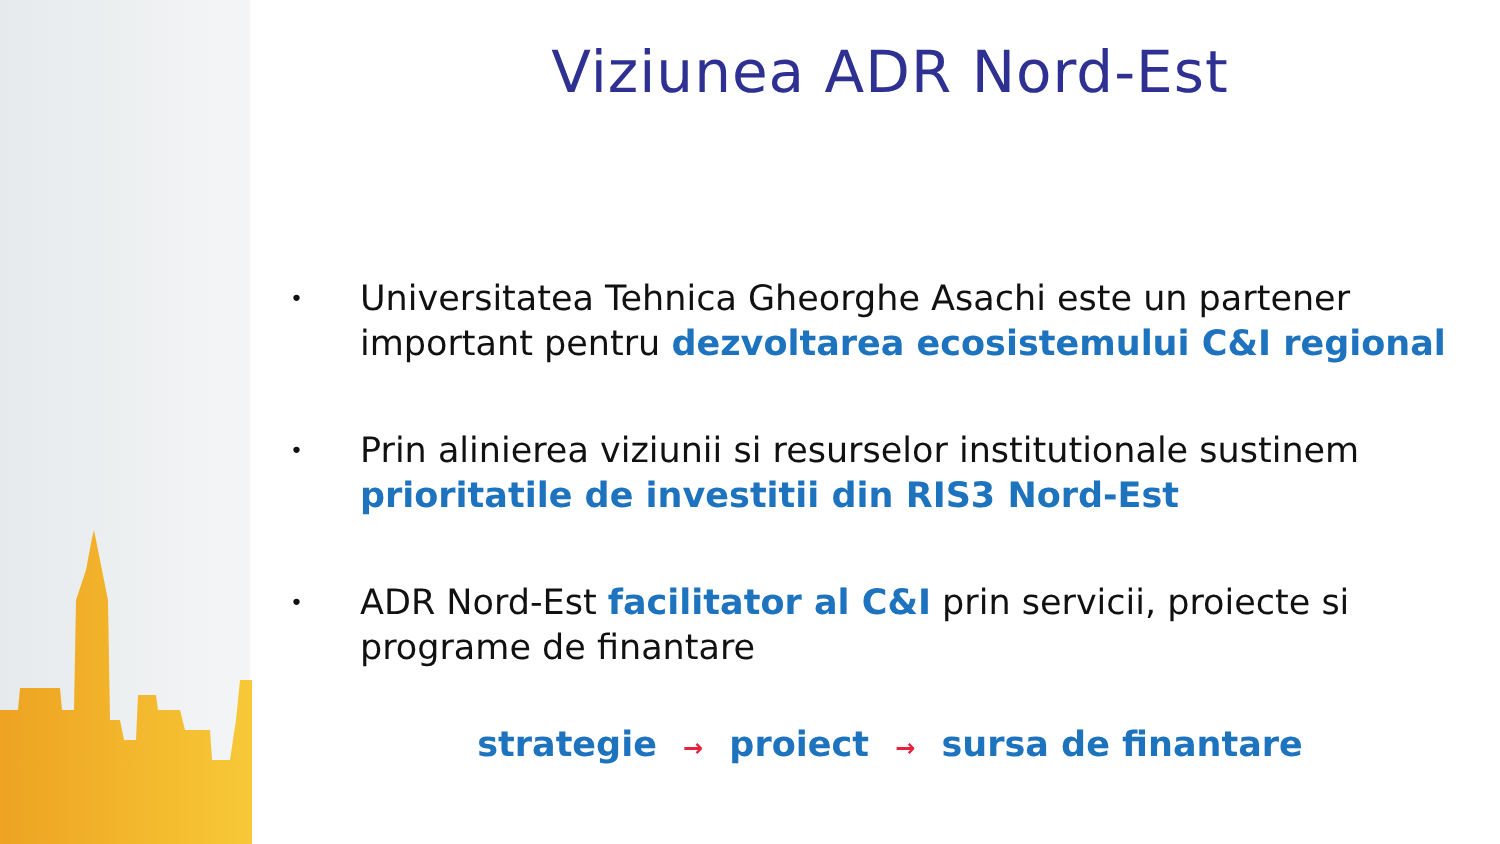Viziunea ADR Nord-Est
• Universitatea Tehnica Gheorghe Asachi este un partener important pentru dezvoltarea ecosistemului C&I regional
• Prin alinierea viziunii si resurselor institutionale sustinem prioritatile de investitii din RIS3 Nord-Est
• ADR Nord-Est facilitator al C&I prin servicii, proiecte si programe de finantare
strategie → proiect → sursa de finantare